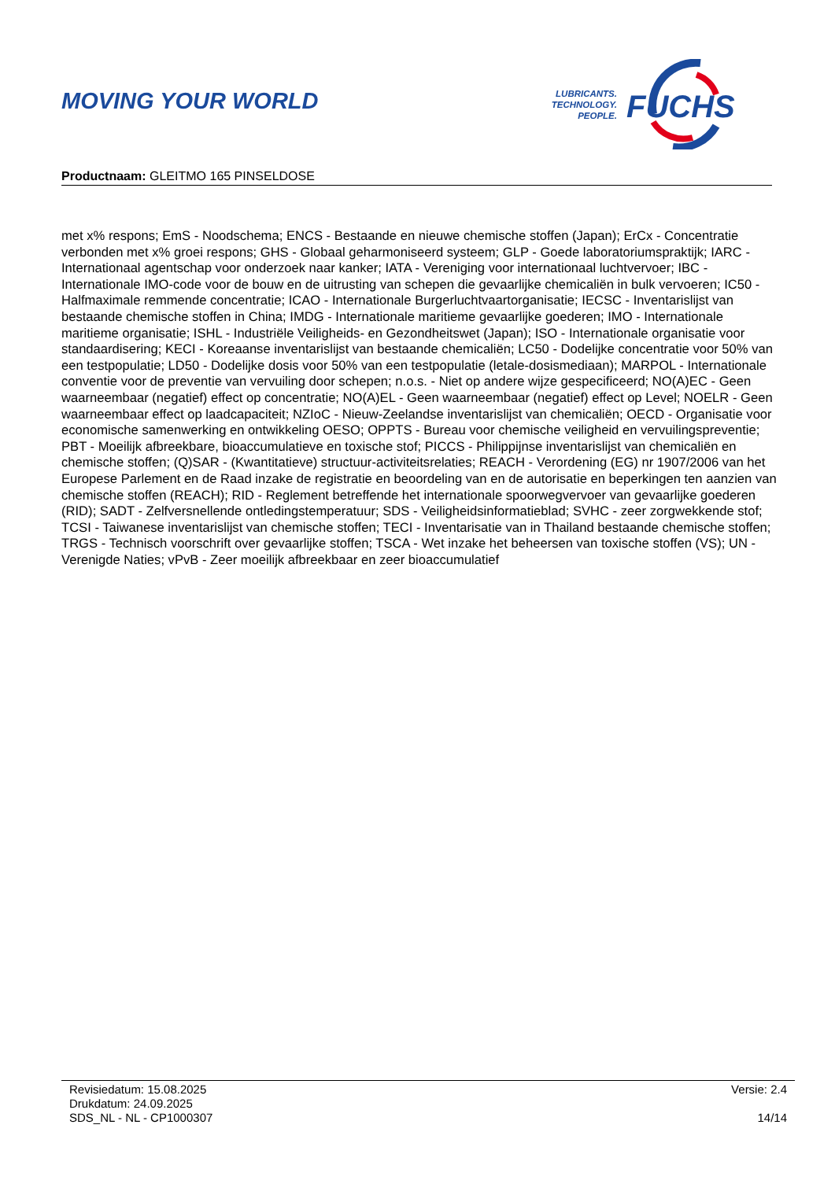MOVING YOUR WORLD
LUBRICANTS.
TECHNOLOGY.
PEOPLE.
FUCHS
Productnaam: GLEITMO 165 PINSELDOSE
met x% respons; EmS - Noodschema; ENCS - Bestaande en nieuwe chemische stoffen (Japan); ErCx - Concentratie verbonden met x% groei respons; GHS - Globaal geharmoniseerd systeem; GLP - Goede laboratoriumspraktijk; IARC - Internationaal agentschap voor onderzoek naar kanker; IATA - Vereniging voor internationaal luchtvervoer; IBC - Internationale IMO-code voor de bouw en de uitrusting van schepen die gevaarlijke chemicaliën in bulk vervoeren; IC50 - Halfmaximale remmende concentratie; ICAO - Internationale Burgerluchtvaartorganisatie; IECSC - Inventarislijst van bestaande chemische stoffen in China; IMDG - Internationale maritieme gevaarlijke goederen; IMO - Internationale maritieme organisatie; ISHL - Industriële Veiligheids- en Gezondheitswet (Japan); ISO - Internationale organisatie voor standaardisering; KECI - Koreaanse inventarislijst van bestaande chemicaliën; LC50 - Dodelijke concentratie voor 50% van een testpopulatie; LD50 - Dodelijke dosis voor 50% van een testpopulatie (letale-dosismediaan); MARPOL - Internationale conventie voor de preventie van vervuiling door schepen; n.o.s. - Niet op andere wijze gespecificeerd; NO(A)EC - Geen waarneembaar (negatief) effect op concentratie; NO(A)EL - Geen waarneembaar (negatief) effect op Level; NOELR - Geen waarneembaar effect op laadcapaciteit; NZIoC - Nieuw-Zeelandse inventarislijst van chemicaliën; OECD - Organisatie voor economische samenwerking en ontwikkeling OESO; OPPTS - Bureau voor chemische veiligheid en vervuilingspreventie; PBT - Moeilijk afbreekbare, bioaccumulatieve en toxische stof; PICCS - Philippijnse inventarislijst van chemicaliën en chemische stoffen; (Q)SAR - (Kwantitatieve) structuur-activiteitsrelaties; REACH - Verordening (EG) nr 1907/2006 van het Europese Parlement en de Raad inzake de registratie en beoordeling van en de autorisatie en beperkingen ten aanzien van chemische stoffen (REACH); RID - Reglement betreffende het internationale spoorwegvervoer van gevaarlijke goederen (RID); SADT - Zelfversnellende ontledingstemperatuur; SDS - Veiligheidsinformatieblad; SVHC - zeer zorgwekkende stof; TCSI - Taiwanese inventarislijst van chemische stoffen; TECI - Inventarisatie van in Thailand bestaande chemische stoffen; TRGS - Technisch voorschrift over gevaarlijke stoffen; TSCA - Wet inzake het beheersen van toxische stoffen (VS); UN - Verenigde Naties; vPvB - Zeer moeilijk afbreekbaar en zeer bioaccumulatief
Revisiedatum: 15.08.2025
Drukdatum: 24.09.2025
SDS_NL - NL - CP1000307
Versie: 2.4
14/14